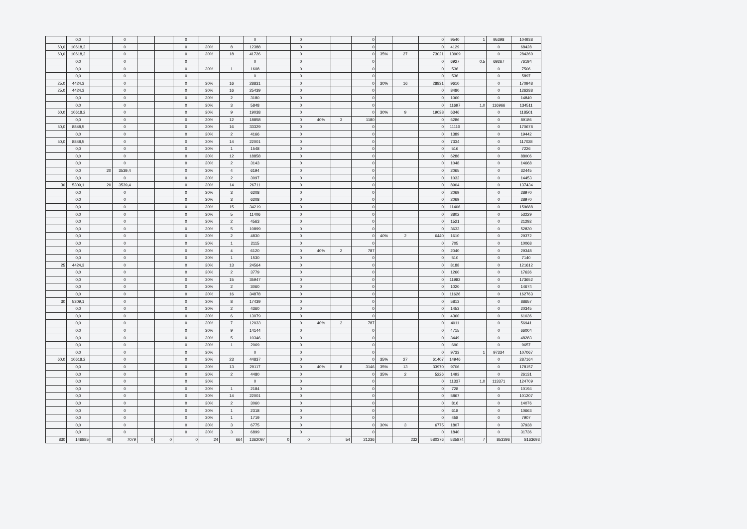| | 0,0 | | 0 | | | 0 | | | 0 | | 0 | | | 0 | | | 0 | 9540 | 1 | 95398 | 104938 |
| 60,0 | 10618,2 | | 0 | | | 0 | 30% | 8 | 12388 | | 0 | | | 0 | | | 0 | 4129 | | 0 | 68428 |
| 60,0 | 10618,2 | | 0 | | | 0 | 30% | 18 | 41726 | | 0 | | | 0 | 35% | 27 | 73021 | 13909 | | 0 | 284260 |
| | 0,0 | | 0 | | | 0 | | | 0 | | 0 | | | 0 | | | 0 | 6927 | 0,5 | 69267 | 76194 |
| | 0,0 | | 0 | | | 0 | 30% | 1 | 1608 | | 0 | | | 0 | | | 0 | 536 | | 0 | 7506 |
| | 0,0 | | 0 | | | 0 | | | 0 | | 0 | | | 0 | | | 0 | 536 | | 0 | 5897 |
| 25,0 | 4424,3 | | 0 | | | 0 | 30% | 16 | 28831 | | 0 | | | 0 | 30% | 16 | 28831 | 9610 | | 0 | 170948 |
| 25,0 | 4424,3 | | 0 | | | 0 | 30% | 16 | 25439 | | 0 | | | 0 | | | 0 | 8480 | | 0 | 126288 |
| | 0,0 | | 0 | | | 0 | 30% | 2 | 3180 | | 0 | | | 0 | | | 0 | 1060 | | 0 | 14840 |
| | 0,0 | | 0 | | | 0 | 30% | 3 | 5848 | | 0 | | | 0 | | | 0 | 11697 | 1,0 | 116966 | 134511 |
| 60,0 | 10618,2 | | 0 | | | 0 | 30% | 9 | 19038 | | 0 | | | 0 | 30% | 9 | 19038 | 6346 | | 0 | 118501 |
| | 0,0 | | 0 | | | 0 | 30% | 12 | 18858 | | 0 | 40% | 3 | 1180 | | | 0 | 6286 | | 0 | 89186 |
| 50,0 | 8848,5 | | 0 | | | 0 | 30% | 16 | 33329 | | 0 | | | 0 | | | 0 | 11110 | | 0 | 170678 |
| | 0,0 | | 0 | | | 0 | 30% | 2 | 4166 | | 0 | | | 0 | | | 0 | 1389 | | 0 | 19442 |
| 50,0 | 8848,5 | | 0 | | | 0 | 30% | 14 | 22001 | | 0 | | | 0 | | | 0 | 7334 | | 0 | 117028 |
| | 0,0 | | 0 | | | 0 | 30% | 1 | 1548 | | 0 | | | 0 | | | 0 | 516 | | 0 | 7226 |
| | 0,0 | | 0 | | | 0 | 30% | 12 | 18858 | | 0 | | | 0 | | | 0 | 6286 | | 0 | 88006 |
| | 0,0 | | 0 | | | 0 | 30% | 2 | 3143 | | 0 | | | 0 | | | 0 | 1048 | | 0 | 14668 |
| | 0,0 | 20 | 3539,4 | | | 0 | 30% | 4 | 6194 | | 0 | | | 0 | | | 0 | 2065 | | 0 | 32445 |
| | 0,0 | | 0 | | | 0 | 30% | 2 | 3097 | | 0 | | | 0 | | | 0 | 1032 | | 0 | 14453 |
| 30 | 5309,1 | 20 | 3539,4 | | | 0 | 30% | 14 | 26711 | | 0 | | | 0 | | | 0 | 8904 | | 0 | 137434 |
| | 0,0 | | 0 | | | 0 | 30% | 3 | 6208 | | 0 | | | 0 | | | 0 | 2069 | | 0 | 28970 |
| | 0,0 | | 0 | | | 0 | 30% | 3 | 6208 | | 0 | | | 0 | | | 0 | 2069 | | 0 | 28970 |
| | 0,0 | | 0 | | | 0 | 30% | 15 | 34219 | | 0 | | | 0 | | | 0 | 11406 | | 0 | 159688 |
| | 0,0 | | 0 | | | 0 | 30% | 5 | 11406 | | 0 | | | 0 | | | 0 | 3802 | | 0 | 53229 |
| | 0,0 | | 0 | | | 0 | 30% | 2 | 4563 | | 0 | | | 0 | | | 0 | 1521 | | 0 | 21292 |
| | 0,0 | | 0 | | | 0 | 30% | 5 | 10899 | | 0 | | | 0 | | | 0 | 3633 | | 0 | 52830 |
| | 0,0 | | 0 | | | 0 | 30% | 2 | 4830 | | 0 | | | 0 | 40% | 2 | 6440 | 1610 | | 0 | 29372 |
| | 0,0 | | 0 | | | 0 | 30% | 1 | 2115 | | 0 | | | 0 | | | 0 | 705 | | 0 | 10068 |
| | 0,0 | | 0 | | | 0 | 30% | 4 | 6120 | | 0 | 40% | 2 | 787 | | | 0 | 2040 | | 0 | 29348 |
| | 0,0 | | 0 | | | 0 | 30% | 1 | 1530 | | 0 | | | 0 | | | 0 | 510 | | 0 | 7140 |
| 25 | 4424,3 | | 0 | | | 0 | 30% | 13 | 24564 | | 0 | | | 0 | | | 0 | 8188 | | 0 | 121612 |
| | 0,0 | | 0 | | | 0 | 30% | 2 | 3779 | | 0 | | | 0 | | | 0 | 1260 | | 0 | 17636 |
| | 0,0 | | 0 | | | 0 | 30% | 15 | 35947 | | 0 | | | 0 | | | 0 | 11982 | | 0 | 173652 |
| | 0,0 | | 0 | | | 0 | 30% | 2 | 3060 | | 0 | | | 0 | | | 0 | 1020 | | 0 | 14674 |
| | 0,0 | | 0 | | | 0 | 30% | 16 | 34878 | | 0 | | | 0 | | | 0 | 11626 | | 0 | 162763 |
| 30 | 5309,1 | | 0 | | | 0 | 30% | 8 | 17439 | | 0 | | | 0 | | | 0 | 5813 | | 0 | 88657 |
| | 0,0 | | 0 | | | 0 | 30% | 2 | 4360 | | 0 | | | 0 | | | 0 | 1453 | | 0 | 20345 |
| | 0,0 | | 0 | | | 0 | 30% | 6 | 13079 | | 0 | | | 0 | | | 0 | 4360 | | 0 | 61036 |
| | 0,0 | | 0 | | | 0 | 30% | 7 | 12033 | | 0 | 40% | 2 | 787 | | | 0 | 4011 | | 0 | 56941 |
| | 0,0 | | 0 | | | 0 | 30% | 9 | 14144 | | 0 | | | 0 | | | 0 | 4715 | | 0 | 66004 |
| | 0,0 | | 0 | | | 0 | 30% | 5 | 10346 | | 0 | | | 0 | | | 0 | 3449 | | 0 | 48283 |
| | 0,0 | | 0 | | | 0 | 30% | 1 | 2069 | | 0 | | | 0 | | | 0 | 690 | | 0 | 9657 |
| | 0,0 | | 0 | | | 0 | 30% | | 0 | | 0 | | | 0 | | | 0 | 9733 | 1 | 97334 | 107067 |
| 60,0 | 10618,2 | | 0 | | | 0 | 30% | 23 | 44837 | | 0 | | | 0 | 35% | 27 | 61407 | 14946 | | 0 | 287164 |
| | 0,0 | | 0 | | | 0 | 30% | 13 | 29117 | | 0 | 40% | 8 | 3146 | 35% | 13 | 33970 | 9706 | | 0 | 178157 |
| | 0,0 | | 0 | | | 0 | 30% | 2 | 4480 | | 0 | | | 0 | 35% | 2 | 5226 | 1493 | | 0 | 26131 |
| | 0,0 | | 0 | | | 0 | 30% | | 0 | | 0 | | | 0 | | | 0 | 11337 | 1,0 | 113371 | 124709 |
| | 0,0 | | 0 | | | 0 | 30% | 1 | 2184 | | 0 | | | 0 | | | 0 | 728 | | 0 | 10194 |
| | 0,0 | | 0 | | | 0 | 30% | 14 | 22001 | | 0 | | | 0 | | | 0 | 5867 | | 0 | 101207 |
| | 0,0 | | 0 | | | 0 | 30% | 2 | 3060 | | 0 | | | 0 | | | 0 | 816 | | 0 | 14076 |
| | 0,0 | | 0 | | | 0 | 30% | 1 | 2318 | | 0 | | | 0 | | | 0 | 618 | | 0 | 10663 |
| | 0,0 | | 0 | | | 0 | 30% | 1 | 1719 | | 0 | | | 0 | | | 0 | 458 | | 0 | 7907 |
| | 0,0 | | 0 | | | 0 | 30% | 3 | 6775 | | 0 | | | 0 | 30% | 3 | 6775 | 1807 | | 0 | 37938 |
| | 0,0 | | 0 | | | 0 | 30% | 3 | 6899 | | 0 | | | 0 | | | 0 | 1840 | | 0 | 31736 |
| 830 | 146885 | 40 | 7079 | 0 | 0 | 0 | 24 | 664 | 1362097 | 0 | 0 | | 54 | 21236 | | 232 | 580376 | 535874 | 7 | 853396 | 8163693 |